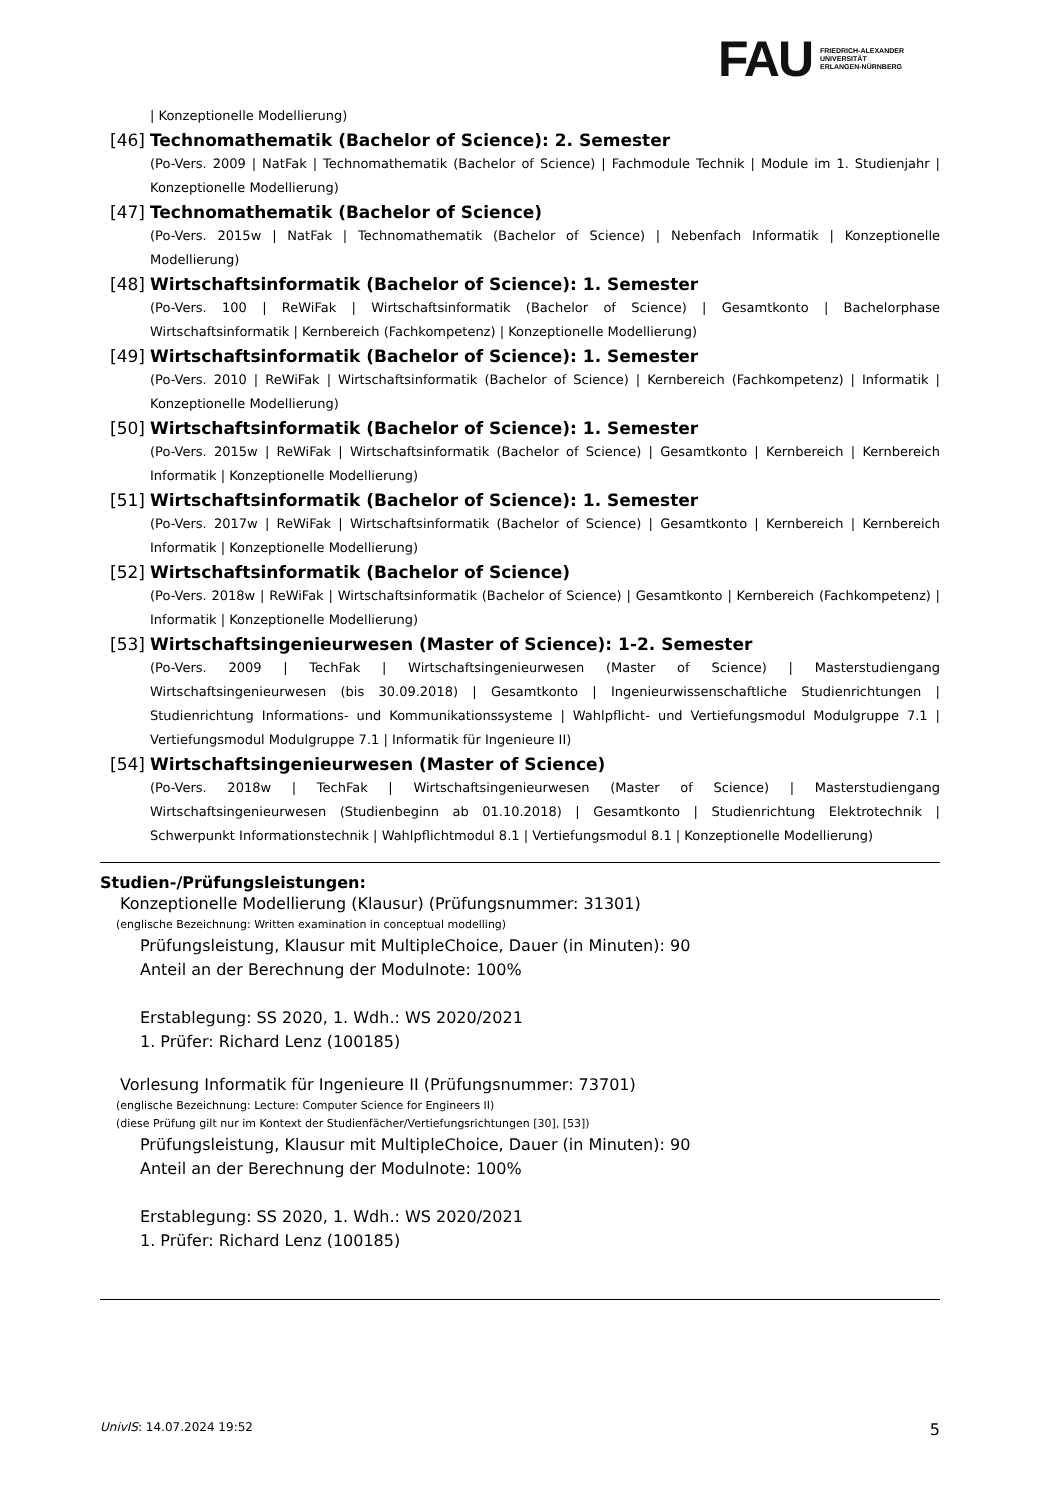FAU
FRIEDRICH-ALEXANDER
UNIVERSITÄT
ERLANGEN-NÜRNBERG
| Konzeptionelle Modellierung)
[46] Technomathematik (Bachelor of Science): 2. Semester
(Po-Vers. 2009 | NatFak | Technomathematik (Bachelor of Science) | Fachmodule Technik | Module im 1. Studienjahr | Konzeptionelle Modellierung)
[47] Technomathematik (Bachelor of Science)
(Po-Vers. 2015w | NatFak | Technomathematik (Bachelor of Science) | Nebenfach Informatik | Konzeptionelle Modellierung)
[48] Wirtschaftsinformatik (Bachelor of Science): 1. Semester
(Po-Vers. 100 | ReWiFak | Wirtschaftsinformatik (Bachelor of Science) | Gesamtkonto | Bachelorphase Wirtschaftsinformatik | Kernbereich (Fachkompetenz) | Konzeptionelle Modellierung)
[49] Wirtschaftsinformatik (Bachelor of Science): 1. Semester
(Po-Vers. 2010 | ReWiFak | Wirtschaftsinformatik (Bachelor of Science) | Kernbereich (Fachkompetenz) | Informatik | Konzeptionelle Modellierung)
[50] Wirtschaftsinformatik (Bachelor of Science): 1. Semester
(Po-Vers. 2015w | ReWiFak | Wirtschaftsinformatik (Bachelor of Science) | Gesamtkonto | Kernbereich | Kernbereich Informatik | Konzeptionelle Modellierung)
[51] Wirtschaftsinformatik (Bachelor of Science): 1. Semester
(Po-Vers. 2017w | ReWiFak | Wirtschaftsinformatik (Bachelor of Science) | Gesamtkonto | Kernbereich | Kernbereich Informatik | Konzeptionelle Modellierung)
[52] Wirtschaftsinformatik (Bachelor of Science)
(Po-Vers. 2018w | ReWiFak | Wirtschaftsinformatik (Bachelor of Science) | Gesamtkonto | Kernbereich (Fachkompetenz) | Informatik | Konzeptionelle Modellierung)
[53] Wirtschaftsingenieurwesen (Master of Science): 1-2. Semester
(Po-Vers. 2009 | TechFak | Wirtschaftsingenieurwesen (Master of Science) | Masterstudiengang Wirtschaftsingenieurwesen (bis 30.09.2018) | Gesamtkonto | Ingenieurwissenschaftliche Studienrichtungen | Studienrichtung Informations- und Kommunikationssysteme | Wahlpflicht- und Vertiefungsmodul Modulgruppe 7.1 | Vertiefungsmodul Modulgruppe 7.1 | Informatik für Ingenieure II)
[54] Wirtschaftsingenieurwesen (Master of Science)
(Po-Vers. 2018w | TechFak | Wirtschaftsingenieurwesen (Master of Science) | Masterstudiengang Wirtschaftsingenieurwesen (Studienbeginn ab 01.10.2018) | Gesamtkonto | Studienrichtung Elektrotechnik | Schwerpunkt Informationstechnik | Wahlpflichtmodul 8.1 | Vertiefungsmodul 8.1 | Konzeptionelle Modellierung)
Studien-/Prüfungsleistungen:
Konzeptionelle Modellierung (Klausur) (Prüfungsnummer: 31301)
(englische Bezeichnung: Written examination in conceptual modelling)
Prüfungsleistung, Klausur mit MultipleChoice, Dauer (in Minuten): 90
Anteil an der Berechnung der Modulnote: 100%
Erstablegung: SS 2020, 1. Wdh.: WS 2020/2021
1. Prüfer: Richard Lenz (100185)
Vorlesung Informatik für Ingenieure II (Prüfungsnummer: 73701)
(englische Bezeichnung: Lecture: Computer Science for Engineers II)
(diese Prüfung gilt nur im Kontext der Studienfächer/Vertiefungsrichtungen [30], [53])
Prüfungsleistung, Klausur mit MultipleChoice, Dauer (in Minuten): 90
Anteil an der Berechnung der Modulnote: 100%
Erstablegung: SS 2020, 1. Wdh.: WS 2020/2021
1. Prüfer: Richard Lenz (100185)
UnivIS: 14.07.2024 19:52 5